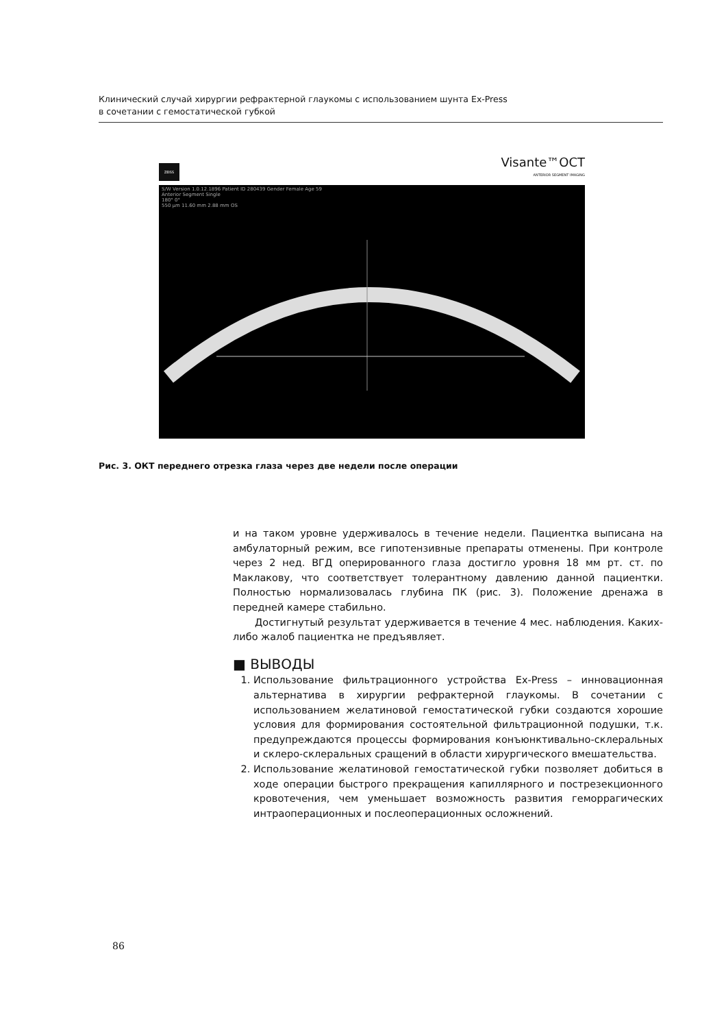Клинический случай хирургии рефрактерной глаукомы с использованием шунта Ex-Press
в сочетании с гемостатической губкой
ZEISS
Visante™OCT
ANTERIOR SEGMENT IMAGING
S/W Version 1.0.12.1896 Patient ID 280439 Gender Female Age 59
Anterior Segment Single
180° 0°
550 µm 11.60 mm 2.88 mm OS
Рис. 3. ОКТ переднего отрезка глаза через две недели после операции
и на таком уровне удерживалось в течение недели. Пациентка выписана на амбулаторный режим, все гипотензивные препараты отменены. При контроле через 2 нед. ВГД оперированного глаза достигло уровня 18 мм рт. ст. по Маклакову, что соответствует толерантному давлению данной пациентки. Полностью нормализовалась глубина ПК (рис. 3). Положение дренажа в передней камере стабильно.
Достигнутый результат удерживается в течение 4 мес. наблюдения. Каких-либо жалоб пациентка не предъявляет.
■ ВЫВОДЫ
1. Использование фильтрационного устройства Ex-Press – инновационная альтернатива в хирургии рефрактерной глаукомы. В сочетании с использованием желатиновой гемостатической губки создаются хорошие условия для формирования состоятельной фильтрационной подушки, т.к. предупреждаются процессы формирования конъюнктивально-склеральных и склеро-склеральных сращений в области хирургического вмешательства.
2. Использование желатиновой гемостатической губки позволяет добиться в ходе операции быстрого прекращения капиллярного и пострезекционного кровотечения, чем уменьшает возможность развития геморрагических интраоперационных и послеоперационных осложнений.
86